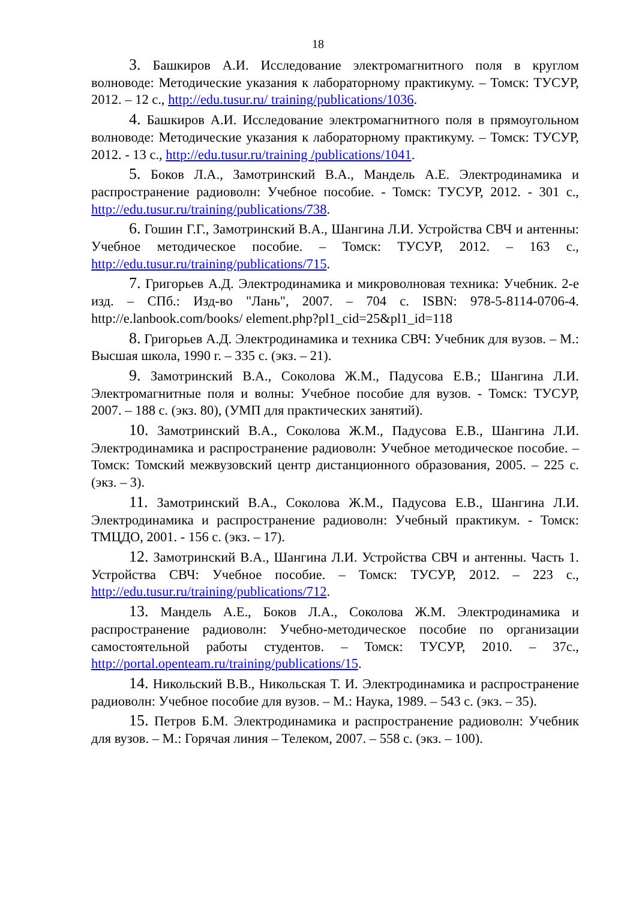18
3. Башкиров А.И. Исследование электромагнитного поля в круглом волноводе: Методические указания к лабораторному практикуму. – Томск: ТУСУР, 2012. – 12 с., http://edu.tusur.ru/ training/publications/1036.
4. Башкиров А.И. Исследование электромагнитного поля в прямоугольном волноводе: Методические указания к лабораторному практикуму. – Томск: ТУСУР, 2012. - 13 с., http://edu.tusur.ru/training /publications/1041.
5. Боков Л.А., Замотринский В.А., Мандель А.Е. Электродинамика и распространение радиоволн: Учебное пособие. - Томск: ТУСУР, 2012. - 301 с., http://edu.tusur.ru/training/publications/738.
6. Гошин Г.Г., Замотринский В.А., Шангина Л.И. Устройства СВЧ и антенны: Учебное методическое пособие. – Томск: ТУСУР, 2012. – 163 с., http://edu.tusur.ru/training/publications/715.
7. Григорьев А.Д. Электродинамика и микроволновая техника: Учебник. 2-е изд. – СПб.: Изд-во "Лань", 2007. – 704 с. ISBN: 978-5-8114-0706-4. http://e.lanbook.com/books/ element.php?pl1_cid=25&pl1_id=118
8. Григорьев А.Д. Электродинамика и техника СВЧ: Учебник для вузов. – М.: Высшая школа, 1990 г. – 335 с. (экз. – 21).
9. Замотринский В.А., Соколова Ж.М., Падусова Е.В.; Шангина Л.И. Электромагнитные поля и волны: Учебное пособие для вузов. - Томск: ТУСУР, 2007. – 188 с. (экз. 80), (УМП для практических занятий).
10. Замотринский В.А., Соколова Ж.М., Падусова Е.В., Шангина Л.И. Электродинамика и распространение радиоволн: Учебное методическое пособие. – Томск: Томский межвузовский центр дистанционного образования, 2005. – 225 с. (экз. – 3).
11. Замотринский В.А., Соколова Ж.М., Падусова Е.В., Шангина Л.И. Электродинамика и распространение радиоволн: Учебный практикум. - Томск: ТМЦДО, 2001. - 156 с. (экз. – 17).
12. Замотринский В.А., Шангина Л.И. Устройства СВЧ и антенны. Часть 1. Устройства СВЧ: Учебное пособие. – Томск: ТУСУР, 2012. – 223 с., http://edu.tusur.ru/training/publications/712.
13. Мандель А.Е., Боков Л.А., Соколова Ж.М. Электродинамика и распространение радиоволн: Учебно-методическое пособие по организации самостоятельной работы студентов. – Томск: ТУСУР, 2010. – 37с., http://portal.openteam.ru/training/publications/15.
14. Никольский В.В., Никольская Т. И. Электродинамика и распространение радиоволн: Учебное пособие для вузов. – М.: Наука, 1989. – 543 с. (экз. – 35).
15. Петров Б.М. Электродинамика и распространение радиоволн: Учебник для вузов. – М.: Горячая линия – Телеком, 2007. – 558 с. (экз. – 100).